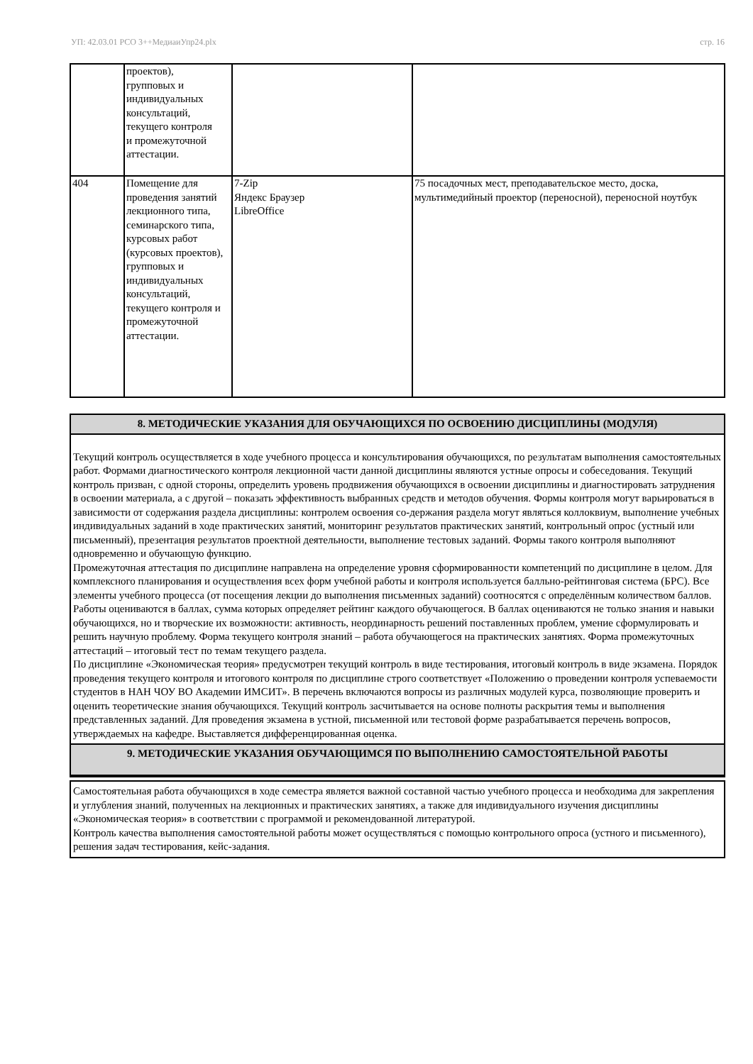УП: 42.03.01 РСО 3++МедиаиУпр24.plx стр. 16
| | проектов), групповых и индивидуальных консультаций, текущего контроля и промежуточной аттестации. | | |
| 404 | Помещение для проведения занятий лекционного типа, семинарского типа, курсовых работ (курсовых проектов), групповых и индивидуальных консультаций, текущего контроля и промежуточной аттестации. | 7-Zip Яндекс Браузер LibreOffice | 75 посадочных мест, преподавательское место, доска, мультимедийный проектор (переносной), переносной ноутбук |
8. МЕТОДИЧЕСКИЕ УКАЗАНИЯ ДЛЯ ОБУЧАЮЩИХСЯ ПО ОСВОЕНИЮ ДИСЦИПЛИНЫ (МОДУЛЯ)
Текущий контроль осуществляется в ходе учебного процесса и консультирования обучающихся, по результатам выполнения самостоятельных работ. Формами диагностического контроля лекционной части данной дисциплины являются устные опросы и собеседования. Текущий контроль призван, с одной стороны, определить уровень продвижения обучающихся в освоении дисциплины и диагностировать затруднения в освоении материала, а с другой – показать эффективность выбранных средств и методов обучения. Формы контроля могут варьироваться в зависимости от содержания раздела дисциплины: контролем освоения со-держания раздела могут являться коллоквиум, выполнение учебных индивидуальных заданий в ходе практических занятий, мониторинг результатов практических занятий, контрольный опрос (устный или письменный), презентация результатов проектной деятельности, выполнение тестовых заданий. Формы такого контроля выполняют одновременно и обучающую функцию.
Промежуточная аттестация по дисциплине направлена на определение уровня сформированности компетенций по дисциплине в целом. Для комплексного планирования и осуществления всех форм учебной работы и контроля используется балльно-рейтинговая система (БРС). Все элементы учебного процесса (от посещения лекции до выполнения письменных заданий) соотносятся с определённым количеством баллов. Работы оцениваются в баллах, сумма которых определяет рейтинг каждого обучающегося. В баллах оцениваются не только знания и навыки обучающихся, но и творческие их возможности: активность, неординарность решений поставленных проблем, умение сформулировать и решить научную проблему. Форма текущего контроля знаний – работа обучающегося на практических занятиях. Форма промежуточных аттестаций – итоговый тест по темам текущего раздела.
По дисциплине «Экономическая теория» предусмотрен текущий контроль в виде тестирования, итоговый контроль в виде экзамена. Порядок проведения текущего контроля и итогового контроля по дисциплине строго соответствует «Положению о проведении контроля успеваемости студентов в НАН ЧОУ ВО Академии ИМСИТ». В перечень включаются вопросы из различных модулей курса, позволяющие проверить и оценить теоретические знания обучающихся. Текущий контроль засчитывается на основе полноты раскрытия темы и выполнения представленных заданий. Для проведения экзамена в устной, письменной или тестовой форме разрабатывается перечень вопросов, утверждаемых на кафедре. Выставляется дифференцированная оценка.
9. МЕТОДИЧЕСКИЕ УКАЗАНИЯ ОБУЧАЮЩИМСЯ ПО ВЫПОЛНЕНИЮ САМОСТОЯТЕЛЬНОЙ РАБОТЫ
Самостоятельная работа обучающихся в ходе семестра является важной составной частью учебного процесса и необходима для закрепления и углубления знаний, полученных на лекционных и практических занятиях, а также для индивидуального изучения дисциплины «Экономическая теория» в соответствии с программой и рекомендованной литературой.
Контроль качества выполнения самостоятельной работы может осуществляться с помощью контрольного опроса (устного и письменного), решения задач тестирования, кейс-задания.